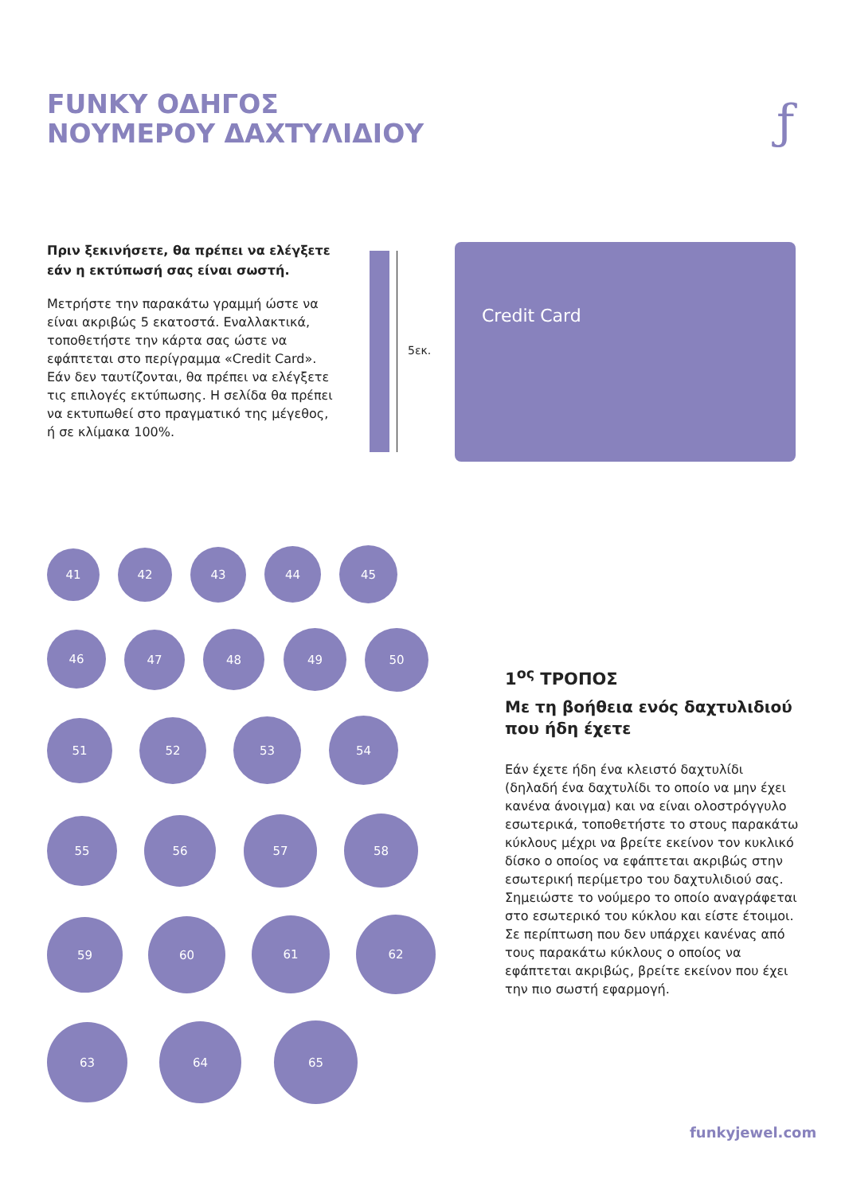FUNKY ΟΔΗΓΟΣ
ΝΟΥΜΕΡΟΥ ΔΑΧΤΥΛΙΔΙΟΥ
ƒ
Πριν ξεκινήσετε, θα πρέπει να ελέγξετε εάν η εκτύπωσή σας είναι σωστή.
Μετρήστε την παρακάτω γραμμή ώστε να είναι ακριβώς 5 εκατοστά. Εναλλακτικά, τοποθετήστε την κάρτα σας ώστε να εφάπτεται στο περίγραμμα «Credit Card». Εάν δεν ταυτίζονται, θα πρέπει να ελέγξετε τις επιλογές εκτύπωσης. Η σελίδα θα πρέπει να εκτυπωθεί στο πραγματικό της μέγεθος, ή σε κλίμακα 100%.
5εκ.
Credit Card
41 42 43 44 45
46 47 48 49 50
51 52 53 54
55 56 57 58
59 60 61 62
63 64 65
1<sup>ος</sup> ΤΡΟΠΟΣ
Με τη βοήθεια ενός δαχτυλιδιού που ήδη έχετε
Εάν έχετε ήδη ένα κλειστό δαχτυλίδι (δηλαδή ένα δαχτυλίδι το οποίο να μην έχει κανένα άνοιγμα) και να είναι ολοστρόγγυλο εσωτερικά, τοποθετήστε το στους παρακάτω κύκλους μέχρι να βρείτε εκείνον τον κυκλικό δίσκο ο οποίος να εφάπτεται ακριβώς στην εσωτερική περίμετρο του δαχτυλιδιού σας. Σημειώστε το νούμερο το οποίο αναγράφεται στο εσωτερικό του κύκλου και είστε έτοιμοι. Σε περίπτωση που δεν υπάρχει κανένας από τους παρακάτω κύκλους ο οποίος να εφάπτεται ακριβώς, βρείτε εκείνον που έχει την πιο σωστή εφαρμογή.
funkyjewel.com